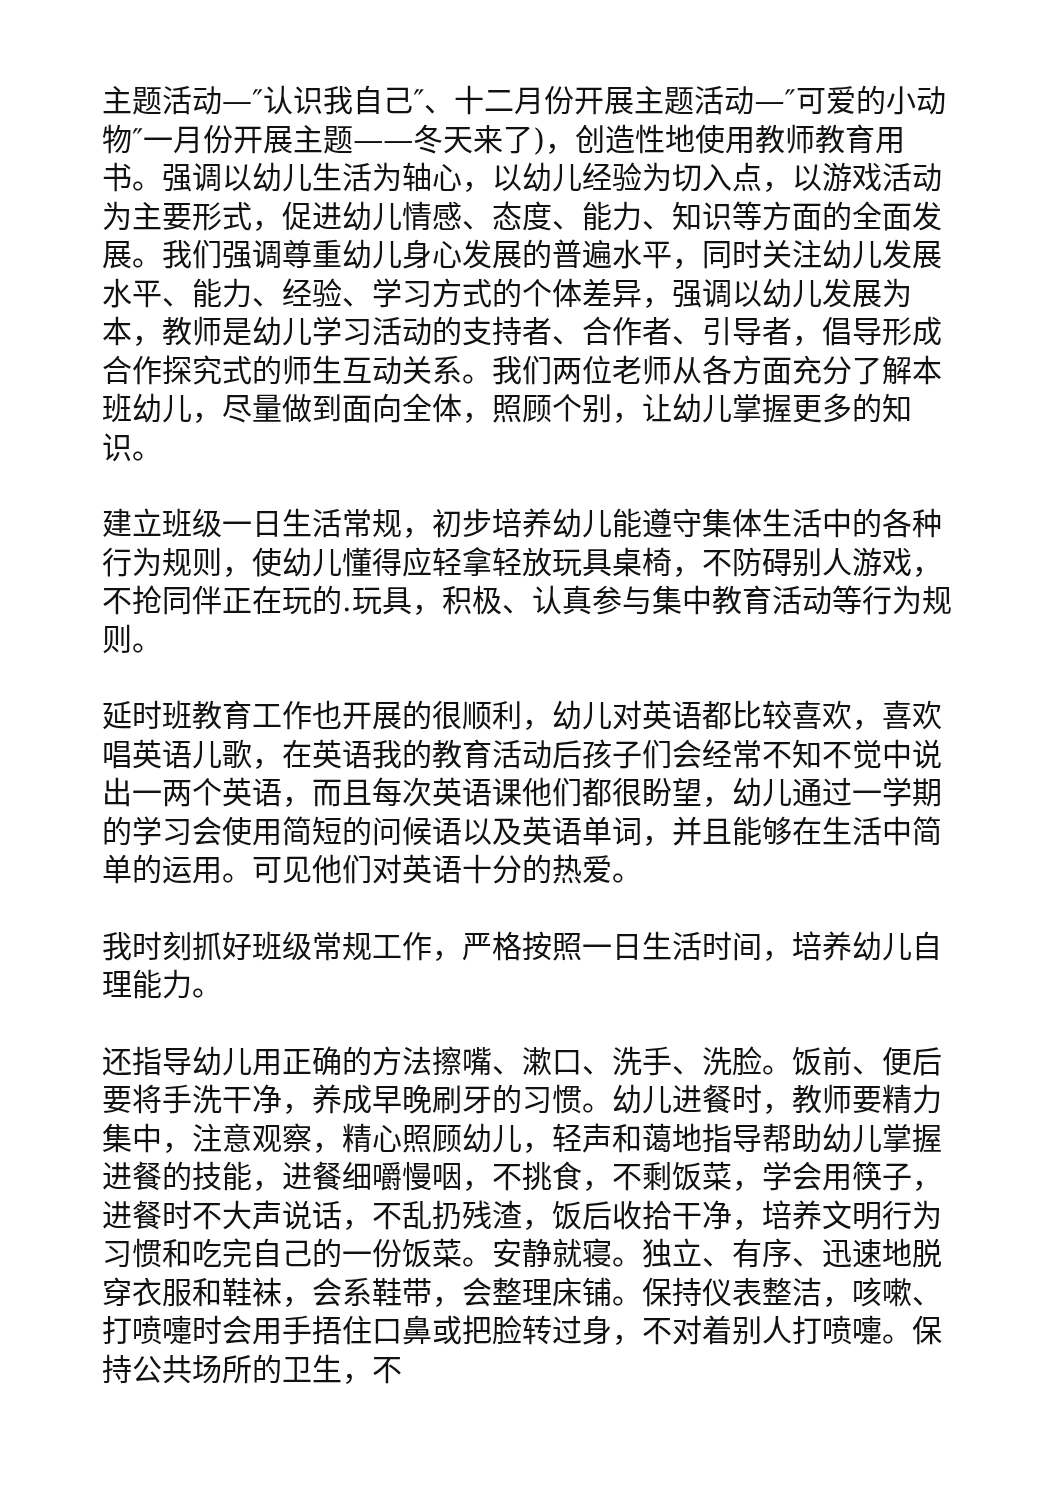主题活动—″认识我自己″、十二月份开展主题活动—″可爱的小动物″一月份开展主题——冬天来了)，创造性地使用教师教育用书。强调以幼儿生活为轴心，以幼儿经验为切入点，以游戏活动为主要形式，促进幼儿情感、态度、能力、知识等方面的全面发展。我们强调尊重幼儿身心发展的普遍水平，同时关注幼儿发展水平、能力、经验、学习方式的个体差异，强调以幼儿发展为本，教师是幼儿学习活动的支持者、合作者、引导者，倡导形成合作探究式的师生互动关系。我们两位老师从各方面充分了解本班幼儿，尽量做到面向全体，照顾个别，让幼儿掌握更多的知识。
建立班级一日生活常规，初步培养幼儿能遵守集体生活中的各种行为规则，使幼儿懂得应轻拿轻放玩具桌椅，不防碍别人游戏，不抢同伴正在玩的.玩具，积极、认真参与集中教育活动等行为规则。
延时班教育工作也开展的很顺利，幼儿对英语都比较喜欢，喜欢唱英语儿歌，在英语我的教育活动后孩子们会经常不知不觉中说出一两个英语，而且每次英语课他们都很盼望，幼儿通过一学期的学习会使用简短的问候语以及英语单词，并且能够在生活中简单的运用。可见他们对英语十分的热爱。
我时刻抓好班级常规工作，严格按照一日生活时间，培养幼儿自理能力。
还指导幼儿用正确的方法擦嘴、漱口、洗手、洗脸。饭前、便后要将手洗干净，养成早晚刷牙的习惯。幼儿进餐时，教师要精力集中，注意观察，精心照顾幼儿，轻声和蔼地指导帮助幼儿掌握进餐的技能，进餐细嚼慢咽，不挑食，不剩饭菜，学会用筷子，进餐时不大声说话，不乱扔残渣，饭后收拾干净，培养文明行为习惯和吃完自己的一份饭菜。安静就寝。独立、有序、迅速地脱穿衣服和鞋袜，会系鞋带，会整理床铺。保持仪表整洁，咳嗽、打喷嚏时会用手捂住口鼻或把脸转过身，不对着别人打喷嚏。保持公共场所的卫生，不